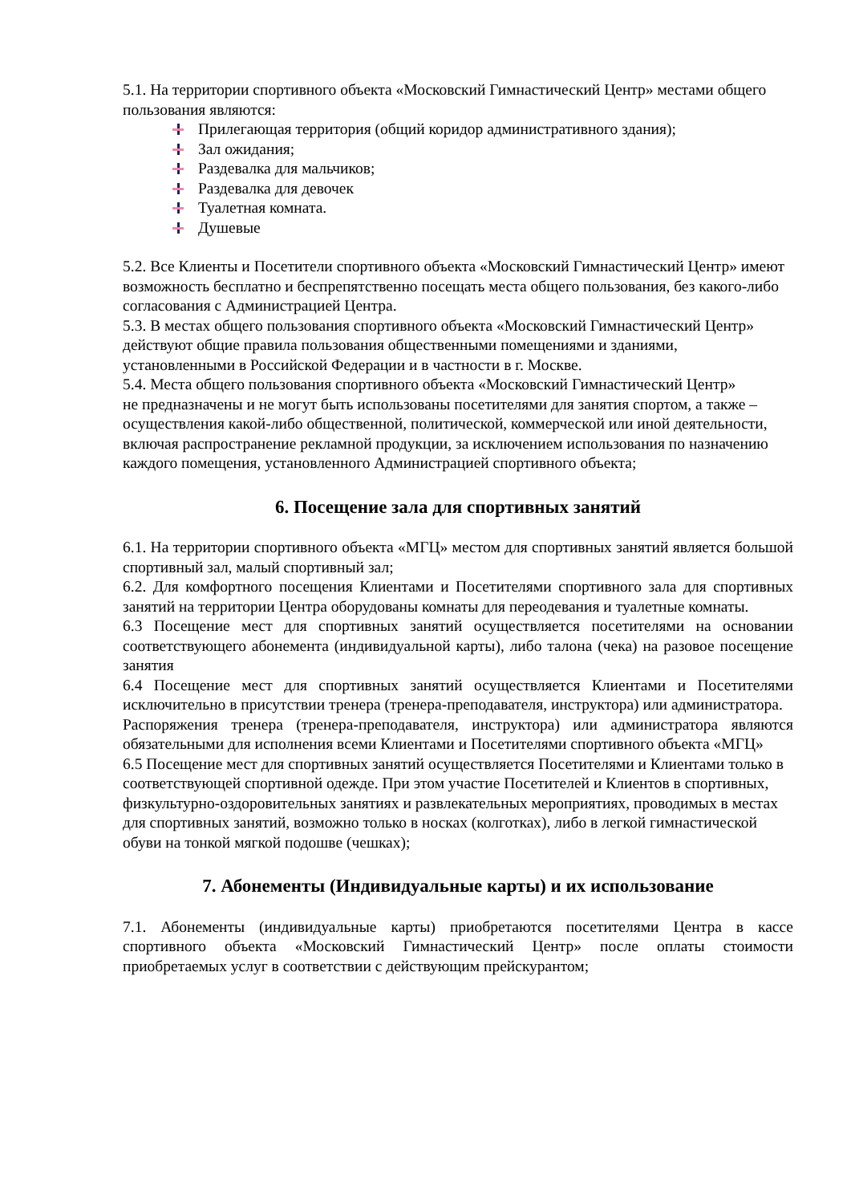5.1. На территории спортивного объекта «Московский Гимнастический Центр» местами общего пользования являются:
Прилегающая территория (общий коридор административного здания);
Зал ожидания;
Раздевалка для мальчиков;
Раздевалка для девочек
Туалетная комната.
Душевые
5.2. Все Клиенты и Посетители спортивного объекта «Московский Гимнастический Центр» имеют возможность бесплатно и беспрепятственно посещать места общего пользования, без какого-либо согласования с Администрацией Центра.
5.3. В местах общего пользования спортивного объекта «Московский Гимнастический Центр» действуют общие правила пользования общественными помещениями и зданиями, установленными в Российской Федерации и в частности в г. Москве.
5.4. Места общего пользования спортивного объекта «Московский Гимнастический Центр»
не предназначены и не могут быть использованы посетителями для занятия спортом, а также – осуществления какой-либо общественной, политической, коммерческой или иной деятельности, включая распространение рекламной продукции, за исключением использования по назначению каждого помещения, установленного Администрацией спортивного объекта;
6. Посещение зала для спортивных занятий
6.1. На территории спортивного объекта «МГЦ» местом для спортивных занятий является большой спортивный зал, малый спортивный зал;
6.2. Для комфортного посещения Клиентами и Посетителями спортивного зала для спортивных занятий на территории Центра оборудованы комнаты для переодевания и туалетные комнаты.
6.3 Посещение мест для спортивных занятий осуществляется посетителями на основании соответствующего абонемента (индивидуальной карты), либо талона (чека) на разовое посещение занятия
6.4 Посещение мест для спортивных занятий осуществляется Клиентами и Посетителями исключительно в присутствии тренера (тренера-преподавателя, инструктора) или администратора.
Распоряжения тренера (тренера-преподавателя, инструктора) или администратора являются обязательными для исполнения всеми Клиентами и Посетителями спортивного объекта «МГЦ»
6.5 Посещение мест для спортивных занятий осуществляется Посетителями и Клиентами только в соответствующей спортивной одежде. При этом участие Посетителей и Клиентов в спортивных, физкультурно-оздоровительных занятиях и развлекательных мероприятиях, проводимых в местах для спортивных занятий, возможно только в носках (колготках), либо в легкой гимнастической обуви на тонкой мягкой подошве (чешках);
7. Абонементы (Индивидуальные карты) и их использование
7.1. Абонементы (индивидуальные карты) приобретаются посетителями Центра в кассе спортивного объекта «Московский Гимнастический Центр» после оплаты стоимости приобретаемых услуг в соответствии с действующим прейскурантом;